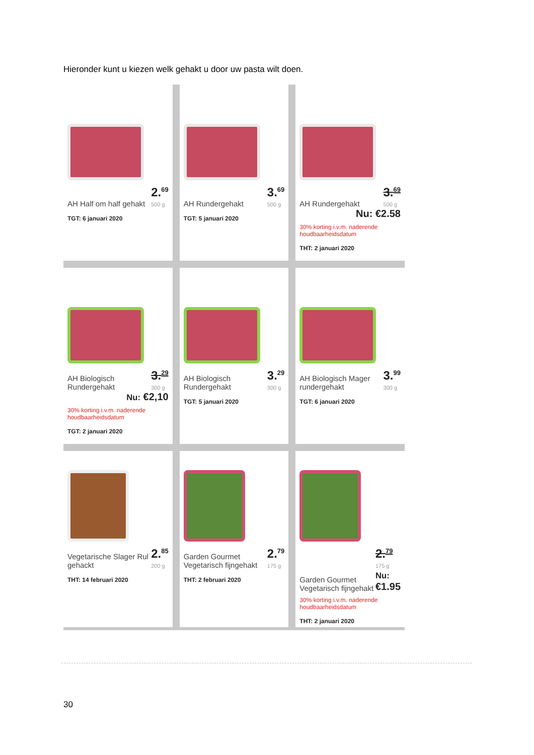Hieronder kunt u kiezen welk gehakt u door uw pasta wilt doen.
AH Half om half gehakt 2.<sup>69</sup>
500 g
TGT: 6 januari 2020
AH Rundergehakt 3.<sup>69</sup>
500 g
TGT: 5 januari 2020
AH Rundergehakt 3.<sup>69</sup>
500 g
Nu: €2.58
30% korting i.v.m. naderende houdbaarheidsdatum
THT: 2 januari 2020
AH Biologisch Rundergehakt 3.<sup>29</sup>
300 g
Nu: €2,10
30% korting i.v.m. naderende houdbaarheidsdatum
TGT: 2 januari 2020
AH Biologisch Rundergehakt 3.<sup>29</sup>
300 g
TGT: 5 januari 2020
AH Biologisch Mager rundergehakt 3.<sup>99</sup>
300 g
TGT: 6 januari 2020
Vegetarische Slager Rul gehackt 2.<sup>85</sup>
200 g
THT: 14 februari 2020
Garden Gourmet Vegetarisch fijngehakt 2.<sup>79</sup>
175 g
THT: 2 februari 2020
Garden Gourmet Vegetarisch fijngehakt 2.<sup>79</sup>
175 g
Nu: €1.95
30% korting i.v.m. naderende houdbaarheidsdatum
THT: 2 januari 2020
30